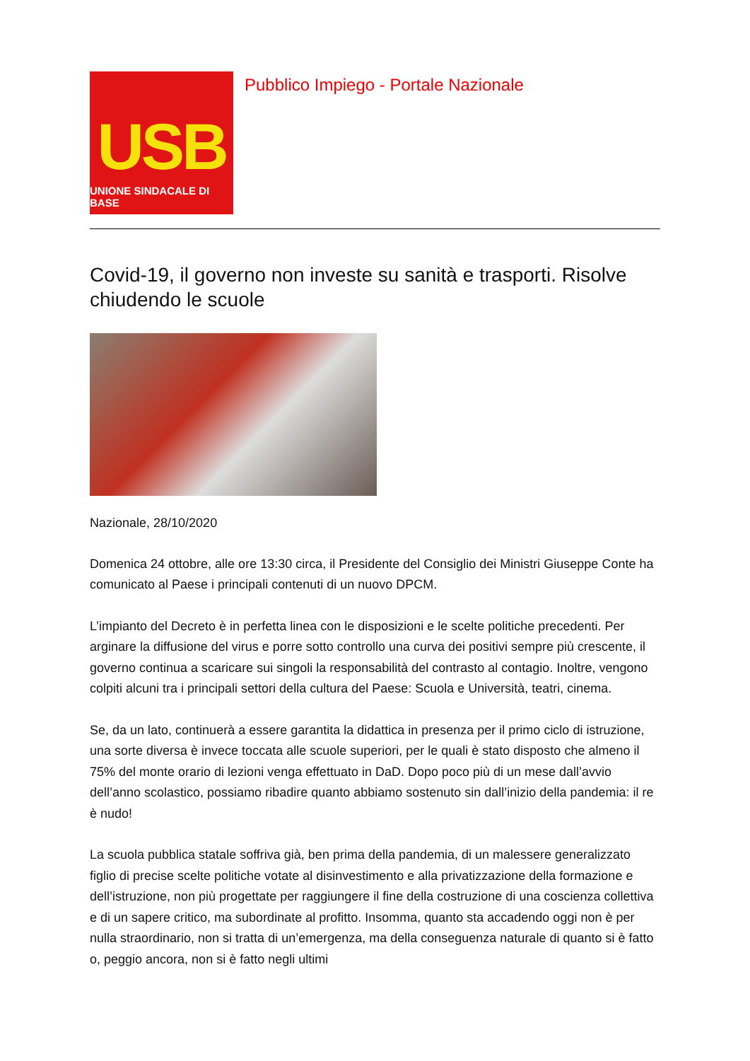USB
UNIONE SINDACALE DI BASE
Pubblico Impiego - Portale Nazionale
Covid-19, il governo non investe su sanità e trasporti. Risolve chiudendo le scuole
Nazionale, 28/10/2020
Domenica 24 ottobre, alle ore 13:30 circa, il Presidente del Consiglio dei Ministri Giuseppe Conte ha comunicato al Paese i principali contenuti di un nuovo DPCM.
L’impianto del Decreto è in perfetta linea con le disposizioni e le scelte politiche precedenti. Per arginare la diffusione del virus e porre sotto controllo una curva dei positivi sempre più crescente, il governo continua a scaricare sui singoli la responsabilità del contrasto al contagio. Inoltre, vengono colpiti alcuni tra i principali settori della cultura del Paese: Scuola e Università, teatri, cinema.
Se, da un lato, continuerà a essere garantita la didattica in presenza per il primo ciclo di istruzione, una sorte diversa è invece toccata alle scuole superiori, per le quali è stato disposto che almeno il 75% del monte orario di lezioni venga effettuato in DaD. Dopo poco più di un mese dall’avvio dell’anno scolastico, possiamo ribadire quanto abbiamo sostenuto sin dall’inizio della pandemia: il re è nudo!
La scuola pubblica statale soffriva già, ben prima della pandemia, di un malessere generalizzato figlio di precise scelte politiche votate al disinvestimento e alla privatizzazione della formazione e dell’istruzione, non più progettate per raggiungere il fine della costruzione di una coscienza collettiva e di un sapere critico, ma subordinate al profitto. Insomma, quanto sta accadendo oggi non è per nulla straordinario, non si tratta di un’emergenza, ma della conseguenza naturale di quanto si è fatto o, peggio ancora, non si è fatto negli ultimi